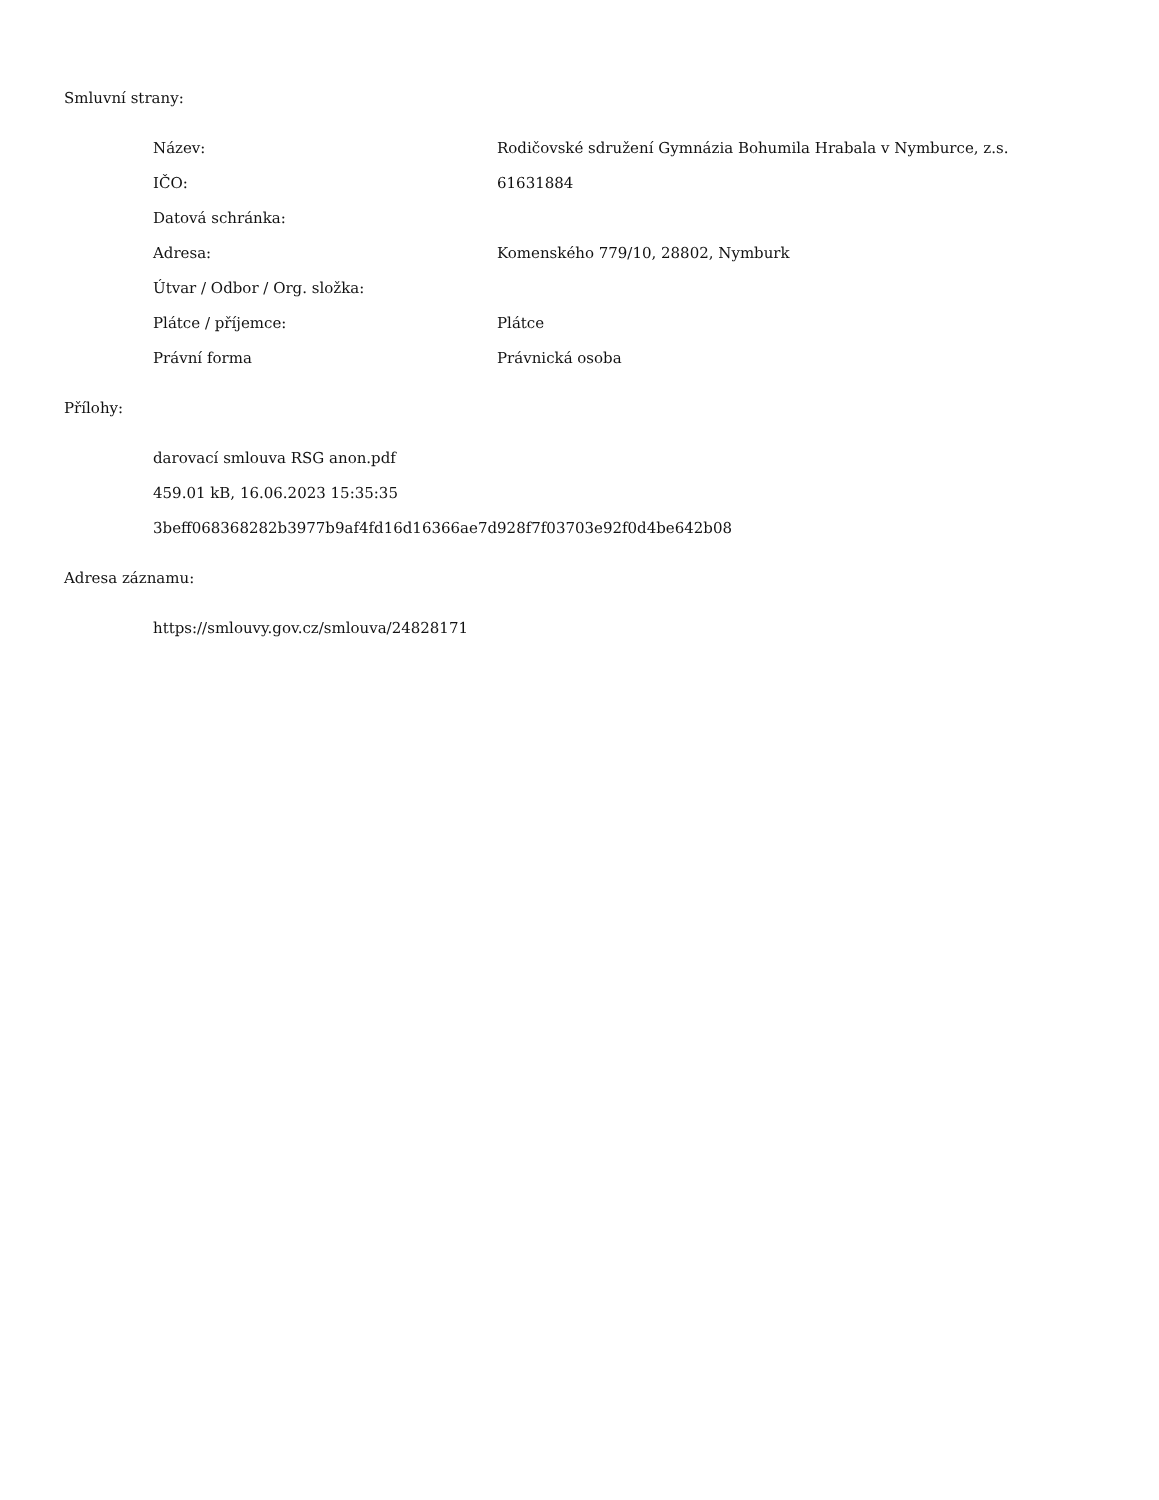Smluvní strany:
| Název: | Rodičovské sdružení Gymnázia Bohumila Hrabala v Nymburce, z.s. |
| IČO: | 61631884 |
| Datová schránka: | |
| Adresa: | Komenského 779/10, 28802, Nymburk |
| Útvar / Odbor / Org. složka: | |
| Plátce / příjemce: | Plátce |
| Právní forma | Právnická osoba |
Přílohy:
darovací smlouva RSG anon.pdf
459.01 kB, 16.06.2023 15:35:35
3beff068368282b3977b9af4fd16d16366ae7d928f7f03703e92f0d4be642b08
Adresa záznamu:
https://smlouvy.gov.cz/smlouva/24828171